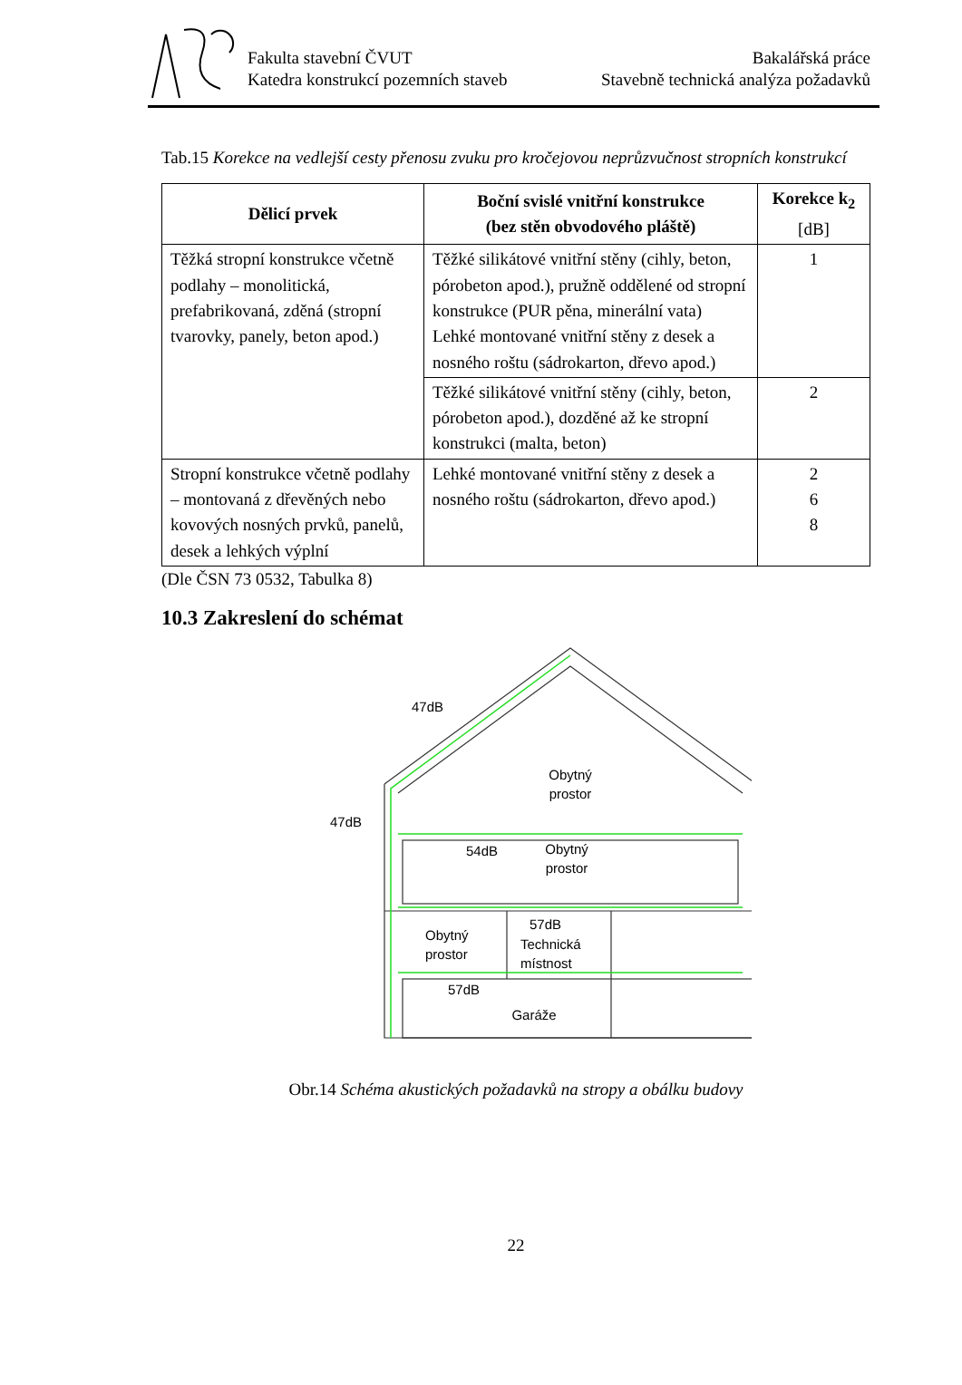Fakulta stavební ČVUT
Katedra konstrukcí pozemních staveb
Bakalářská práce
Stavebně technická analýza požadavků
Tab.15 Korekce na vedlejší cesty přenosu zvuku pro kročejovou neprůzvučnost stropních konstrukcí
| Dělicí prvek | Boční svislé vnitřní konstrukce (bez stěn obvodového pláště) | Korekce k<sub>2</sub> [dB] |
| --- | --- | --- |
| Těžká stropní konstrukce včetně podlahy – monolitická, prefabrikovaná, zděná (stropní tvarovky, panely, beton apod.) | Těžké silikátové vnitřní stěny (cihly, beton, pórobeton apod.), pružně oddělené od stropní konstrukce (PUR pěna, minerální vata) Lehké montované vnitřní stěny z desek a nosného roštu (sádrokarton, dřevo apod.) | 1 |
| | Těžké silikátové vnitřní stěny (cihly, beton, pórobeton apod.), dozděné až ke stropní konstrukci (malta, beton) | 2 |
| Stropní konstrukce včetně podlahy – montovaná z dřevěných nebo kovových nosných prvků, panelů, desek a lehkých výplní | Lehké montované vnitřní stěny z desek a nosného roštu (sádrokarton, dřevo apod.) | 2 6 8 |
(Dle ČSN 73 0532, Tabulka 8)
10.3 Zakreslení do schémat
47dB
47dB
54dB
57dB
57dB
Obytný
prostor
Obytný
prostor
Obytný
prostor
Technická
místnost
Garáže
Obr.14 Schéma akustických požadavků na stropy a obálku budovy
22